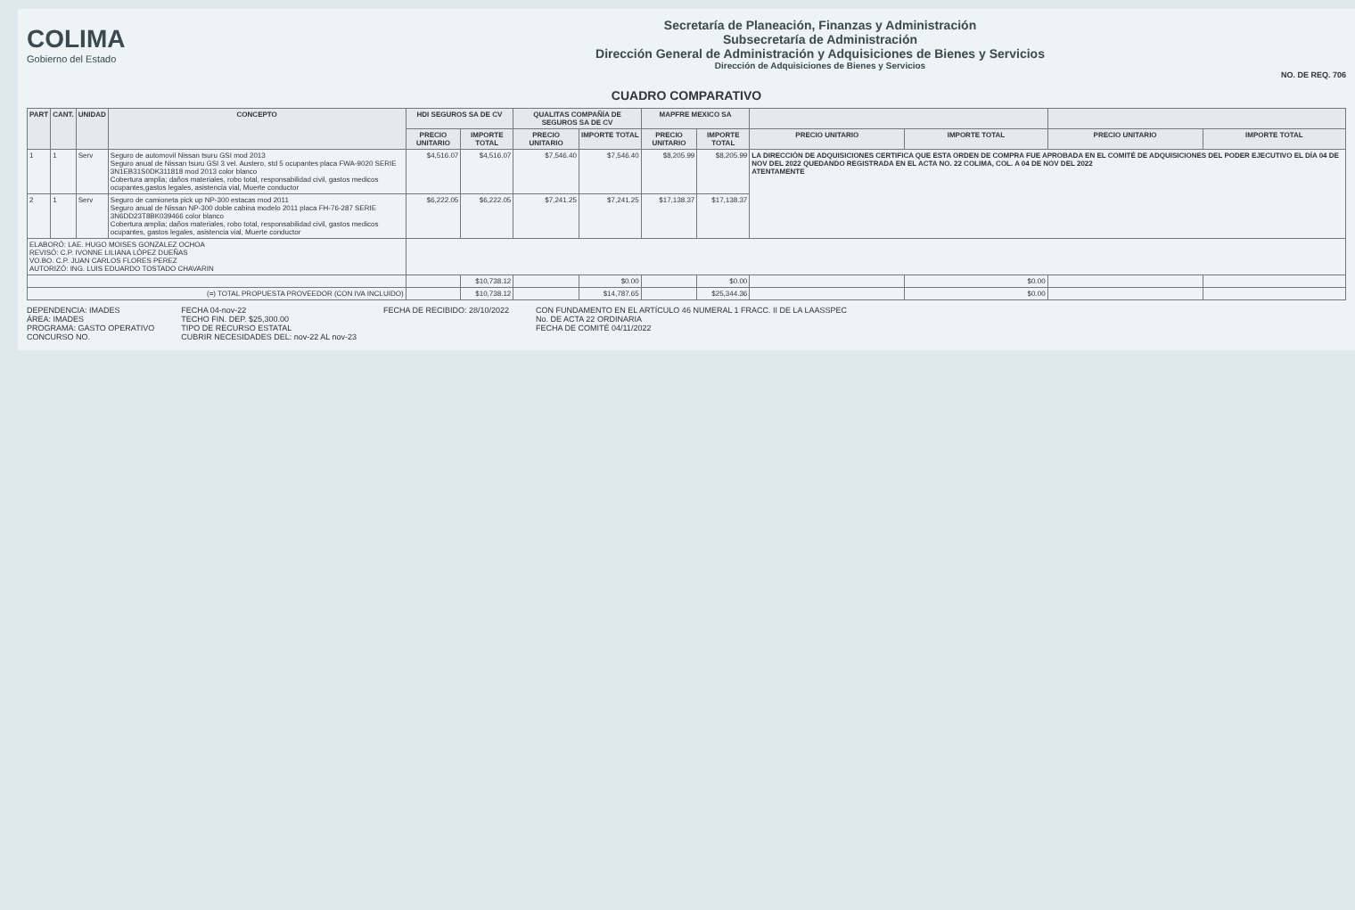COLIMA
Gobierno del Estado
Secretaría de Planeación, Finanzas y Administración
Subsecretaría de Administración
Dirección General de Administración y Adquisiciones de Bienes y Servicios
Dirección de Adquisiciones de Bienes y Servicios
NO. DE REQ. 706
CUADRO COMPARATIVO
| PART | CANT. | UNIDAD | CONCEPTO | HDI SEGUROS SA DE CV | | QUALITAS COMPAÑÍA DE SEGUROS SA DE CV | | MAPFRE MEXICO SA | | | | | |
| --- | --- | --- | --- | --- | --- | --- | --- | --- | --- | --- | --- | --- | --- |
| | | | | PRECIO UNITARIO | IMPORTE TOTAL | PRECIO UNITARIO | IMPORTE TOTAL | PRECIO UNITARIO | IMPORTE TOTAL | PRECIO UNITARIO | IMPORTE TOTAL | PRECIO UNITARIO | IMPORTE TOTAL |
| 1 | 1 | Serv | Seguro de automovil Nissan tsuru GSI mod 2013 Seguro anual de Nissan tsuru GSI 3 vel. Austero, std 5 ocupantes placa FWA-9020 SERIE 3N1EB31S0DK311818 mod 2013 color blanco Cobertura amplia; daños materiales, robo total, responsabilidad civil, gastos medicos ocupantes,gastos legales, asistencia vial, Muerte conductor | $4,516.07 | $4,516.07 | $7,546.40 | $7,546.40 | $8,205.99 | $8,205.99 | LA DIRECCIÓN DE ADQUISICIONES CERTIFICA QUE ESTA ORDEN DE COMPRA FUE APROBADA EN EL COMITÉ DE ADQUISICIONES DEL PODER EJECUTIVO EL DÍA 04 DE NOV DEL 2022 QUEDANDO REGISTRADA EN EL ACTA NO. 22 COLIMA, COL. A 04 DE NOV DEL 2022 ATENTAMENTE | | | |
| 2 | 1 | Serv | Seguro de camioneta pick up NP-300 estacas mod 2011 Seguro anual de Nissan NP-300 doble cabina modelo 2011 placa FH-76-287 SERIE 3N6DD23T8BK039466 color blanco Cobertura amplia; daños materiales, robo total, responsabilidad civil, gastos medicos ocupantes, gastos legales, asistencia vial, Muerte conductor | $6,222.05 | $6,222.05 | $7,241.25 | $7,241.25 | $17,138.37 | $17,138.37 | | | | |
| ELABORÓ: LAE. HUGO MOISES GONZALEZ OCHOA REVISÓ: C.P. IVONNE LILIANA LÓPEZ DUEÑAS VO.BO. C.P. JUAN CARLOS FLORES PEREZ AUTORIZÓ: ING. LUIS EDUARDO TOSTADO CHAVARIN | | | | | | | | | | | | | |
| | | | | | $10,738.12 | | $0.00 | | $0.00 | | $0.00 | | |
| (=) TOTAL PROPUESTA PROVEEDOR (CON IVA INCLUIDO) | | | | | $10,738.12 | | $14,787.65 | | $25,344.36 | | $0.00 | | |
DEPENDENCIA: IMADES
ÁREA: IMADES
PROGRAMA: GASTO OPERATIVO
CONCURSO NO.
FECHA 04-nov-22
TECHO FIN. DEP. $25,300.00
TIPO DE RECURSO ESTATAL
CUBRIR NECESIDADES DEL: nov-22 AL nov-23
FECHA DE RECIBIDO: 28/10/2022 CON FUNDAMENTO EN EL ARTÍCULO 46 NUMERAL 1 FRACC. II DE LA LAASSPEC
No. DE ACTA 22 ORDINARIA
FECHA DE COMITÉ 04/11/2022